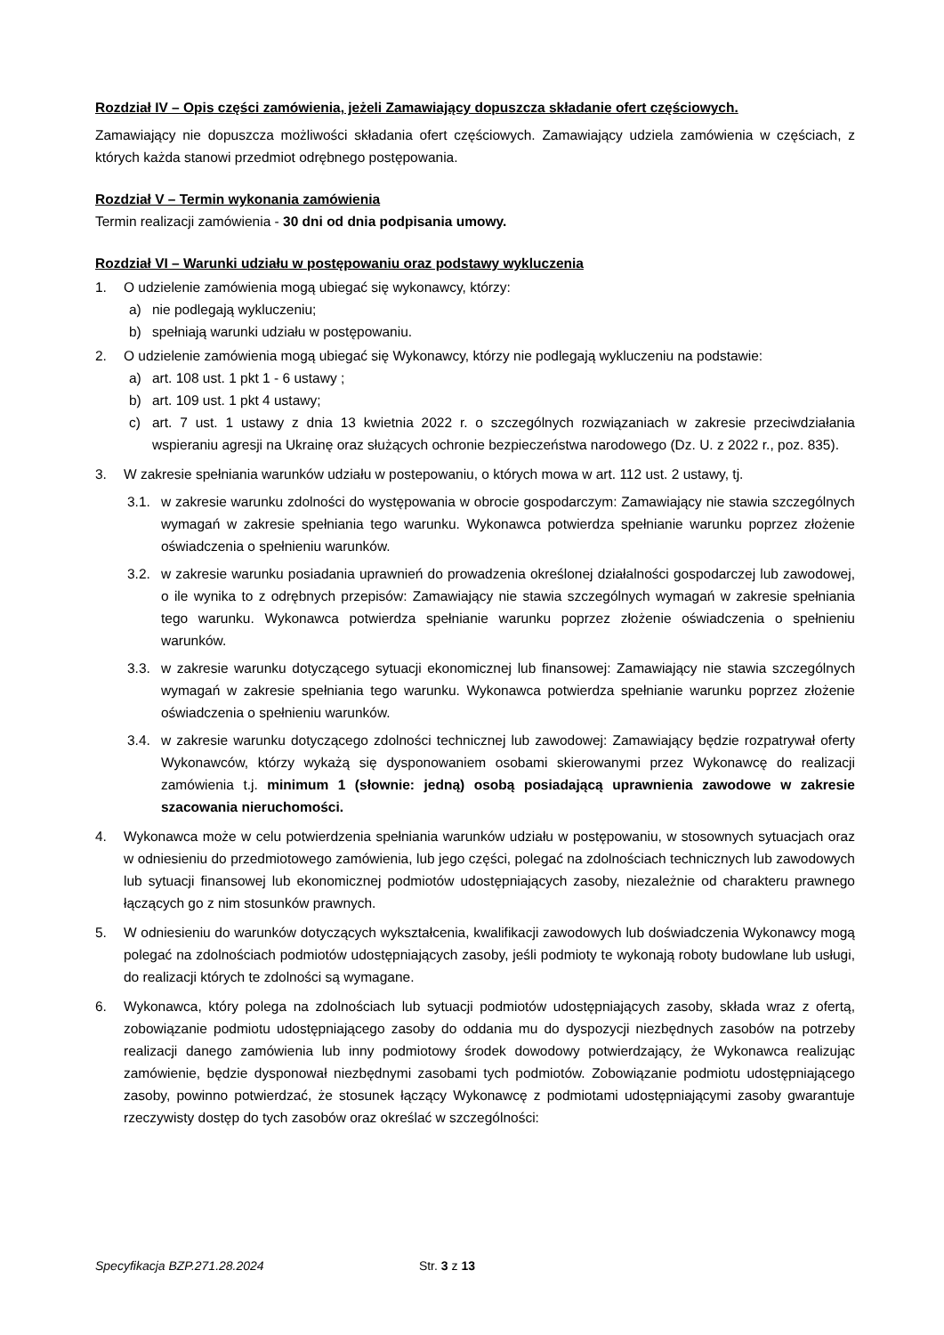Rozdział IV – Opis części zamówienia, jeżeli Zamawiający dopuszcza składanie ofert częściowych.
Zamawiający nie dopuszcza możliwości składania ofert częściowych. Zamawiający udziela zamówienia w częściach, z których każda stanowi przedmiot odrębnego postępowania.
Rozdział V – Termin wykonania zamówienia
Termin realizacji zamówienia - 30 dni od dnia podpisania umowy.
Rozdział VI – Warunki udziału w postępowaniu oraz podstawy wykluczenia
1. O udzielenie zamówienia mogą ubiegać się wykonawcy, którzy:
a) nie podlegają wykluczeniu;
b) spełniają warunki udziału w postępowaniu.
2. O udzielenie zamówienia mogą ubiegać się Wykonawcy, którzy nie podlegają wykluczeniu na podstawie:
a) art. 108 ust. 1 pkt 1 - 6 ustawy ;
b) art. 109 ust. 1 pkt 4 ustawy;
c) art. 7 ust. 1 ustawy z dnia 13 kwietnia 2022 r. o szczególnych rozwiązaniach w zakresie przeciwdziałania wspieraniu agresji na Ukrainę oraz służących ochronie bezpieczeństwa narodowego (Dz. U. z 2022 r., poz. 835).
3. W zakresie spełniania warunków udziału w postepowaniu, o których mowa w art. 112 ust. 2 ustawy, tj.
3.1. w zakresie warunku zdolności do występowania w obrocie gospodarczym: Zamawiający nie stawia szczególnych wymagań w zakresie spełniania tego warunku. Wykonawca potwierdza spełnianie warunku poprzez złożenie oświadczenia o spełnieniu warunków.
3.2. w zakresie warunku posiadania uprawnień do prowadzenia określonej działalności gospodarczej lub zawodowej, o ile wynika to z odrębnych przepisów: Zamawiający nie stawia szczególnych wymagań w zakresie spełniania tego warunku. Wykonawca potwierdza spełnianie warunku poprzez złożenie oświadczenia o spełnieniu warunków.
3.3. w zakresie warunku dotyczącego sytuacji ekonomicznej lub finansowej: Zamawiający nie stawia szczególnych wymagań w zakresie spełniania tego warunku. Wykonawca potwierdza spełnianie warunku poprzez złożenie oświadczenia o spełnieniu warunków.
3.4. w zakresie warunku dotyczącego zdolności technicznej lub zawodowej: Zamawiający będzie rozpatrywał oferty Wykonawców, którzy wykażą się dysponowaniem osobami skierowanymi przez Wykonawcę do realizacji zamówienia t.j. minimum 1 (słownie: jedną) osobą posiadającą uprawnienia zawodowe w zakresie szacowania nieruchomości.
4. Wykonawca może w celu potwierdzenia spełniania warunków udziału w postępowaniu, w stosownych sytuacjach oraz w odniesieniu do przedmiotowego zamówienia, lub jego części, polegać na zdolnościach technicznych lub zawodowych lub sytuacji finansowej lub ekonomicznej podmiotów udostępniających zasoby, niezależnie od charakteru prawnego łączących go z nim stosunków prawnych.
5. W odniesieniu do warunków dotyczących wykształcenia, kwalifikacji zawodowych lub doświadczenia Wykonawcy mogą polegać na zdolnościach podmiotów udostępniających zasoby, jeśli podmioty te wykonają roboty budowlane lub usługi, do realizacji których te zdolności są wymagane.
6. Wykonawca, który polega na zdolnościach lub sytuacji podmiotów udostępniających zasoby, składa wraz z ofertą, zobowiązanie podmiotu udostępniającego zasoby do oddania mu do dyspozycji niezbędnych zasobów na potrzeby realizacji danego zamówienia lub inny podmiotowy środek dowodowy potwierdzający, że Wykonawca realizując zamówienie, będzie dysponował niezbędnymi zasobami tych podmiotów. Zobowiązanie podmiotu udostępniającego zasoby, powinno potwierdzać, że stosunek łączący Wykonawcę z podmiotami udostępniającymi zasoby gwarantuje rzeczywisty dostęp do tych zasobów oraz określać w szczególności:
Specyfikacja BZP.271.28.2024 Str. 3 z 13